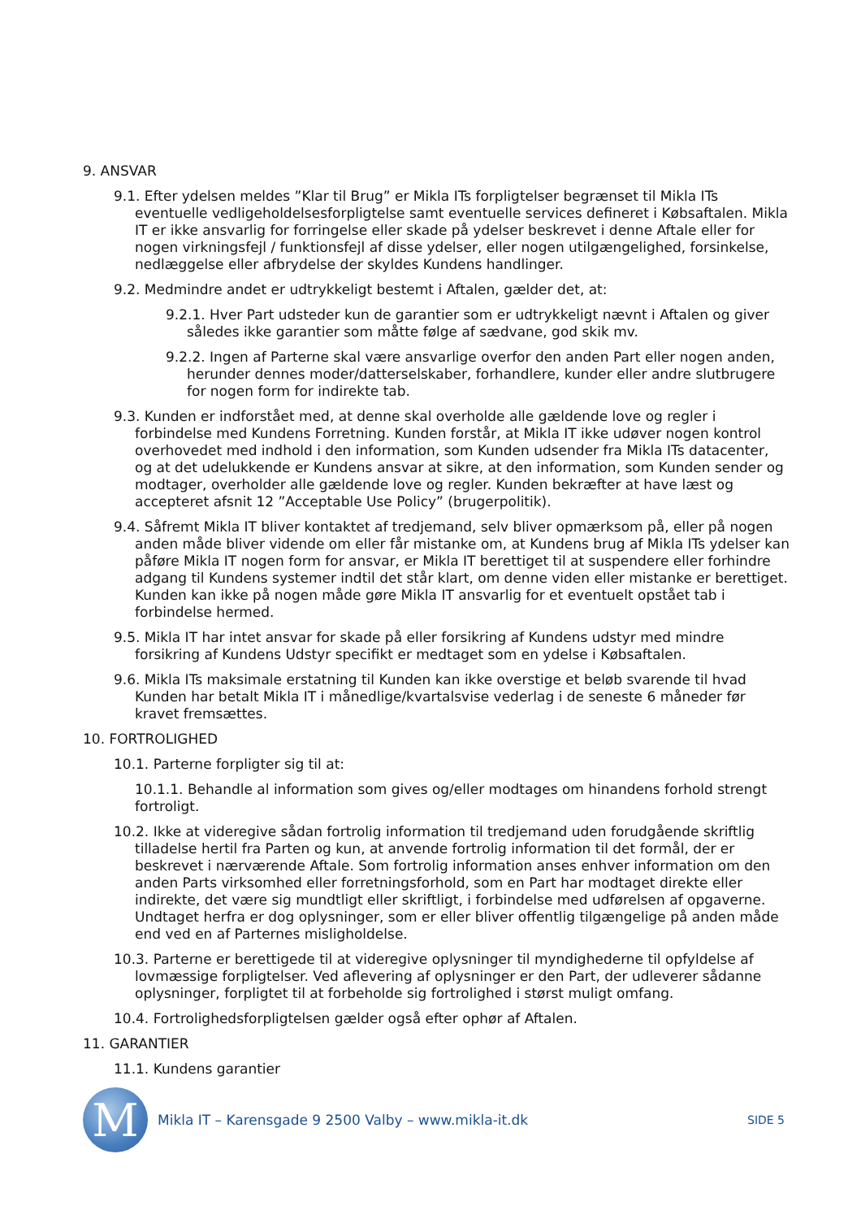9. ANSVAR
9.1. Efter ydelsen meldes ”Klar til Brug” er Mikla ITs forpligtelser begrænset til Mikla ITs eventuelle vedligeholdelsesforpligtelse samt eventuelle services defineret i Købsaftalen. Mikla IT er ikke ansvarlig for forringelse eller skade på ydelser beskrevet i denne Aftale eller for nogen virkningsfejl / funktionsfejl af disse ydelser, eller nogen utilgængelighed, forsinkelse, nedlæggelse eller afbrydelse der skyldes Kundens handlinger.
9.2. Medmindre andet er udtrykkeligt bestemt i Aftalen, gælder det, at:
9.2.1. Hver Part udsteder kun de garantier som er udtrykkeligt nævnt i Aftalen og giver således ikke garantier som måtte følge af sædvane, god skik mv.
9.2.2. Ingen af Parterne skal være ansvarlige overfor den anden Part eller nogen anden, herunder dennes moder/datterselskaber, forhandlere, kunder eller andre slutbrugere for nogen form for indirekte tab.
9.3. Kunden er indforstået med, at denne skal overholde alle gældende love og regler i forbindelse med Kundens Forretning. Kunden forstår, at Mikla IT ikke udøver nogen kontrol overhovedet med indhold i den information, som Kunden udsender fra Mikla ITs datacenter, og at det udelukkende er Kundens ansvar at sikre, at den information, som Kunden sender og modtager, overholder alle gældende love og regler. Kunden bekræfter at have læst og accepteret afsnit 12 ”Acceptable Use Policy” (brugerpolitik).
9.4. Såfremt Mikla IT bliver kontaktet af tredjemand, selv bliver opmærksom på, eller på nogen anden måde bliver vidende om eller får mistanke om, at Kundens brug af Mikla ITs ydelser kan påføre Mikla IT nogen form for ansvar, er Mikla IT berettiget til at suspendere eller forhindre adgang til Kundens systemer indtil det står klart, om denne viden eller mistanke er berettiget. Kunden kan ikke på nogen måde gøre Mikla IT ansvarlig for et eventuelt opstået tab i forbindelse hermed.
9.5. Mikla IT har intet ansvar for skade på eller forsikring af Kundens udstyr med mindre forsikring af Kundens Udstyr specifikt er medtaget som en ydelse i Købsaftalen.
9.6. Mikla ITs maksimale erstatning til Kunden kan ikke overstige et beløb svarende til hvad Kunden har betalt Mikla IT i månedlige/kvartalsvise vederlag i de seneste 6 måneder før kravet fremsættes.
10. FORTROLIGHED
10.1. Parterne forpligter sig til at:
10.1.1. Behandle al information som gives og/eller modtages om hinandens forhold strengt fortroligt.
10.2. Ikke at videregive sådan fortrolig information til tredjemand uden forudgående skriftlig tilladelse hertil fra Parten og kun, at anvende fortrolig information til det formål, der er beskrevet i nærværende Aftale. Som fortrolig information anses enhver information om den anden Parts virksomhed eller forretningsforhold, som en Part har modtaget direkte eller indirekte, det være sig mundtligt eller skriftligt, i forbindelse med udførelsen af opgaverne. Undtaget herfra er dog oplysninger, som er eller bliver offentlig tilgængelige på anden måde end ved en af Parternes misligholdelse.
10.3. Parterne er berettigede til at videregive oplysninger til myndighederne til opfyldelse af lovmæssige forpligtelser. Ved aflevering af oplysninger er den Part, der udleverer sådanne oplysninger, forpligtet til at forbeholde sig fortrolighed i størst muligt omfang.
10.4. Fortrolighedsforpligtelsen gælder også efter ophør af Aftalen.
11. GARANTIER
11.1. Kundens garantier
M
Mikla IT – Karensgade 9 2500 Valby – www.mikla-it.dk
SIDE 5